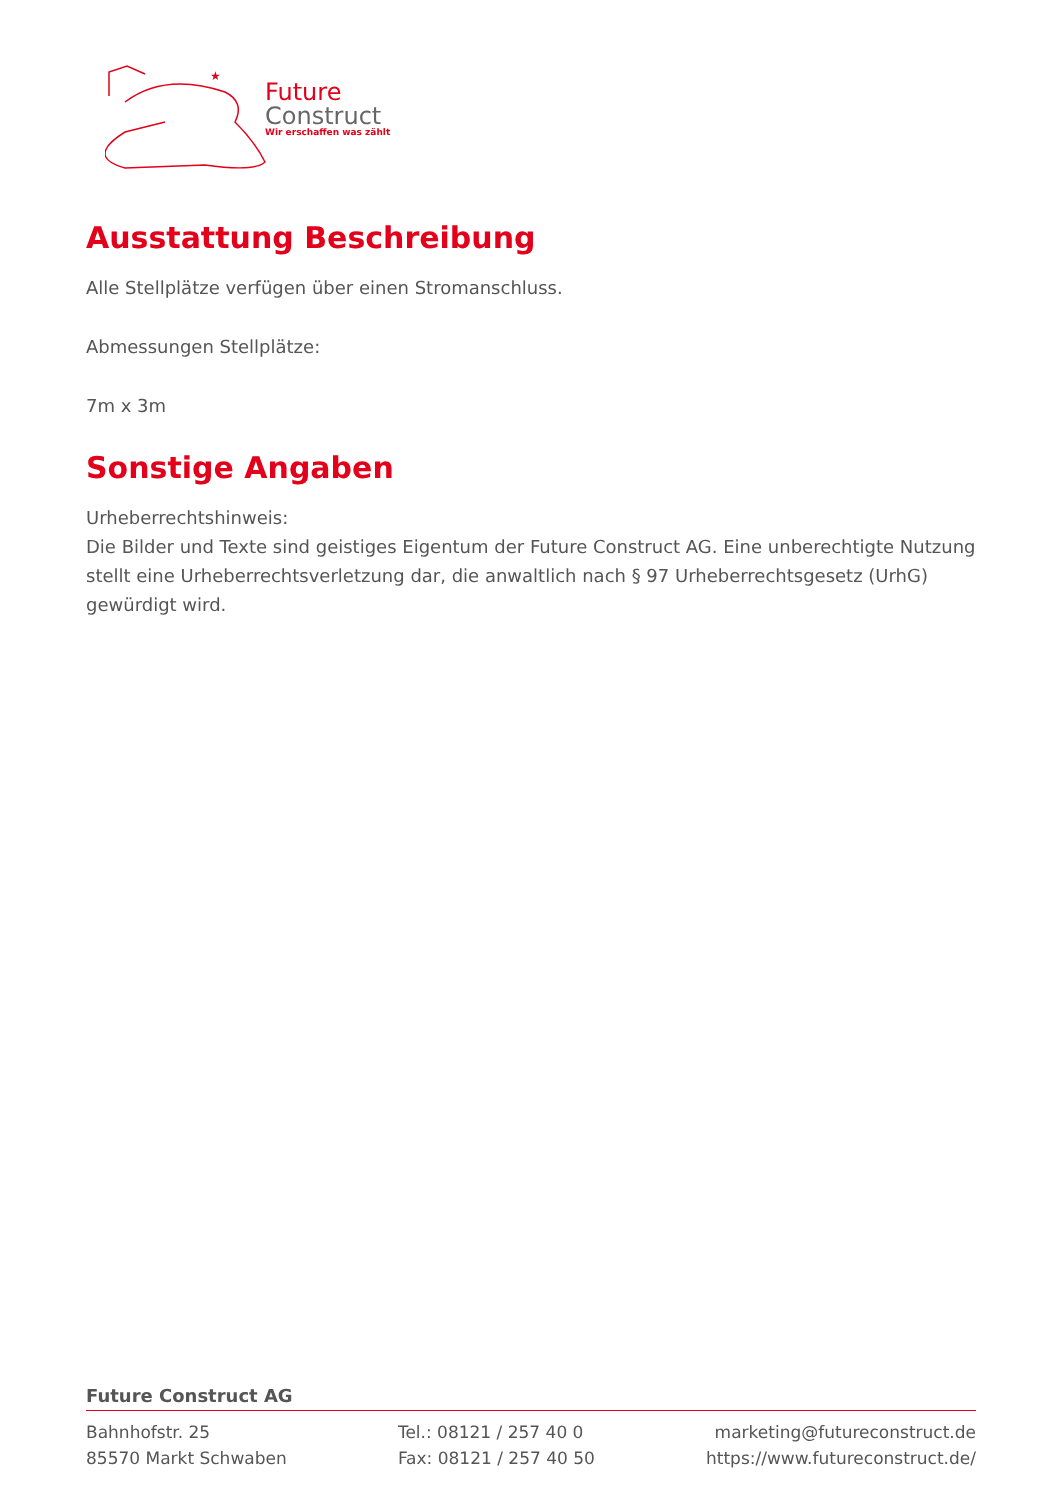★
Future
Construct
Wir erschaffen was zählt
Ausstattung Beschreibung
Alle Stellplätze verfügen über einen Stromanschluss.
Abmessungen Stellplätze:
7m x 3m
Sonstige Angaben
Urheberrechtshinweis:
Die Bilder und Texte sind geistiges Eigentum der Future Construct AG. Eine unberechtigte Nutzung stellt eine Urheberrechtsverletzung dar, die anwaltlich nach § 97 Urheberrechtsgesetz (UrhG) gewürdigt wird.
Future Construct AG
Bahnhofstr. 25
85570 Markt Schwaben
Tel.: 08121 / 257 40 0
Fax: 08121 / 257 40 50
marketing@futureconstruct.de
https://www.futureconstruct.de/